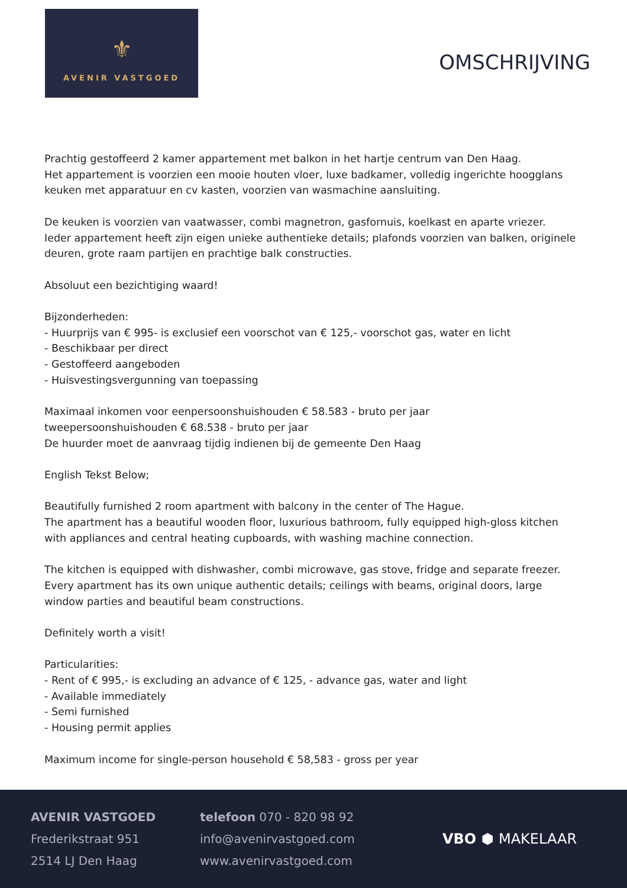⚜
AVENIR VASTGOED
OMSCHRIJVING
Prachtig gestoffeerd 2 kamer appartement met balkon in het hartje centrum van Den Haag.
Het appartement is voorzien een mooie houten vloer, luxe badkamer, volledig ingerichte hoogglans keuken met apparatuur en cv kasten, voorzien van wasmachine aansluiting.
De keuken is voorzien van vaatwasser, combi magnetron, gasfornuis, koelkast en aparte vriezer.
Ieder appartement heeft zijn eigen unieke authentieke details; plafonds voorzien van balken, originele deuren, grote raam partijen en prachtige balk constructies.
Absoluut een bezichtiging waard!
Bijzonderheden:
- Huurprijs van € 995- is exclusief een voorschot van € 125,- voorschot gas, water en licht
- Beschikbaar per direct
- Gestoffeerd aangeboden
- Huisvestingsvergunning van toepassing
Maximaal inkomen voor eenpersoonshuishouden € 58.583 - bruto per jaar
tweepersoonshuishouden € 68.538 - bruto per jaar
De huurder moet de aanvraag tijdig indienen bij de gemeente Den Haag
English Tekst Below;
Beautifully furnished 2 room apartment with balcony in the center of The Hague.
The apartment has a beautiful wooden floor, luxurious bathroom, fully equipped high-gloss kitchen with appliances and central heating cupboards, with washing machine connection.
The kitchen is equipped with dishwasher, combi microwave, gas stove, fridge and separate freezer.
Every apartment has its own unique authentic details; ceilings with beams, original doors, large window parties and beautiful beam constructions.
Definitely worth a visit!
Particularities:
- Rent of € 995,- is excluding an advance of € 125, - advance gas, water and light
- Available immediately
- Semi furnished
- Housing permit applies
Maximum income for single-person household € 58,583 - gross per year
AVENIR VASTGOED
Frederikstraat 951
2514 LJ Den Haag
telefoon 070 - 820 98 92
info@avenirvastgoed.com
www.avenirvastgoed.com
VBO ⬢ MAKELAAR